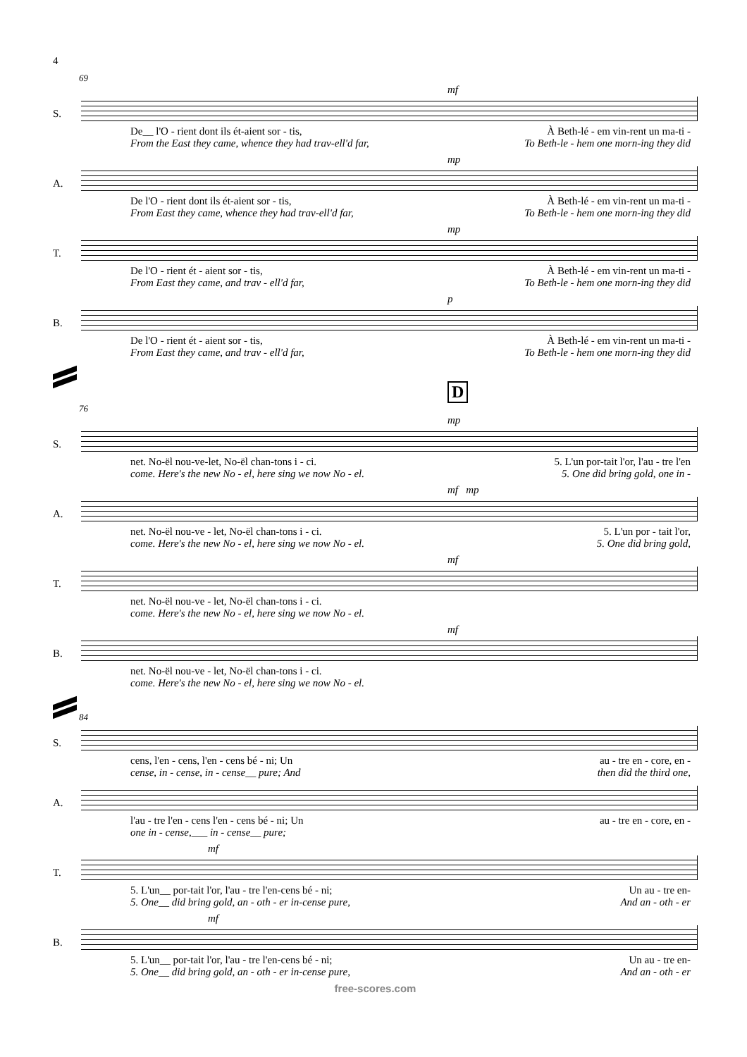4
69
mf
S.
De__ l'O - rient dont ils ét-aient sor - tis, À Beth-lé - em vin-rent un ma-ti -
From the East they came, whence they had trav-ell'd far, To Beth-le - hem one morn-ing they did
mp
A.
De l'O - rient dont ils ét-aient sor - tis, À Beth-lé - em vin-rent un ma-ti -
From East they came, whence they had trav-ell'd far, To Beth-le - hem one morn-ing they did
mp
T.
De l'O - rient ét - aient sor - tis, À Beth-lé - em vin-rent un ma-ti -
From East they came, and trav - ell'd far, To Beth-le - hem one morn-ing they did
p
B.
De l'O - rient ét - aient sor - tis, À Beth-lé - em vin-rent un ma-ti -
From East they came, and trav - ell'd far, To Beth-le - hem one morn-ing they did
D
76
mp
S.
net. No-ël nou-ve-let, No-ël chan-tons i - ci. 5. L'un por-tait l'or, l'au - tre l'en
come. Here's the new No - el, here sing we now No - el. 5. One did bring gold, one in -
mf mp
A.
net. No-ël nou-ve - let, No-ël chan-tons i - ci. 5. L'un por - tait l'or,
come. Here's the new No - el, here sing we now No - el. 5. One did bring gold,
mf
T.
net. No-ël nou-ve - let, No-ël chan-tons i - ci.
come. Here's the new No - el, here sing we now No - el.
mf
B.
net. No-ël nou-ve - let, No-ël chan-tons i - ci.
come. Here's the new No - el, here sing we now No - el.
84
S.
cens, l'en - cens, l'en - cens bé - ni; Un au - tre en - core, en -
cense, in - cense, in - cense__ pure; And then did the third one,
A.
l'au - tre l'en - cens l'en - cens bé - ni; Un au - tre en - core, en -
one in - cense,___ in - cense__ pure;
mf
T.
5. L'un__ por-tait l'or, l'au - tre l'en-cens bé - ni; Un au - tre en-
5. One__ did bring gold, an - oth - er in-cense pure, And an - oth - er
mf
B.
5. L'un__ por-tait l'or, l'au - tre l'en-cens bé - ni; Un au - tre en-
5. One__ did bring gold, an - oth - er in-cense pure, And an - oth - er
free-scores.com